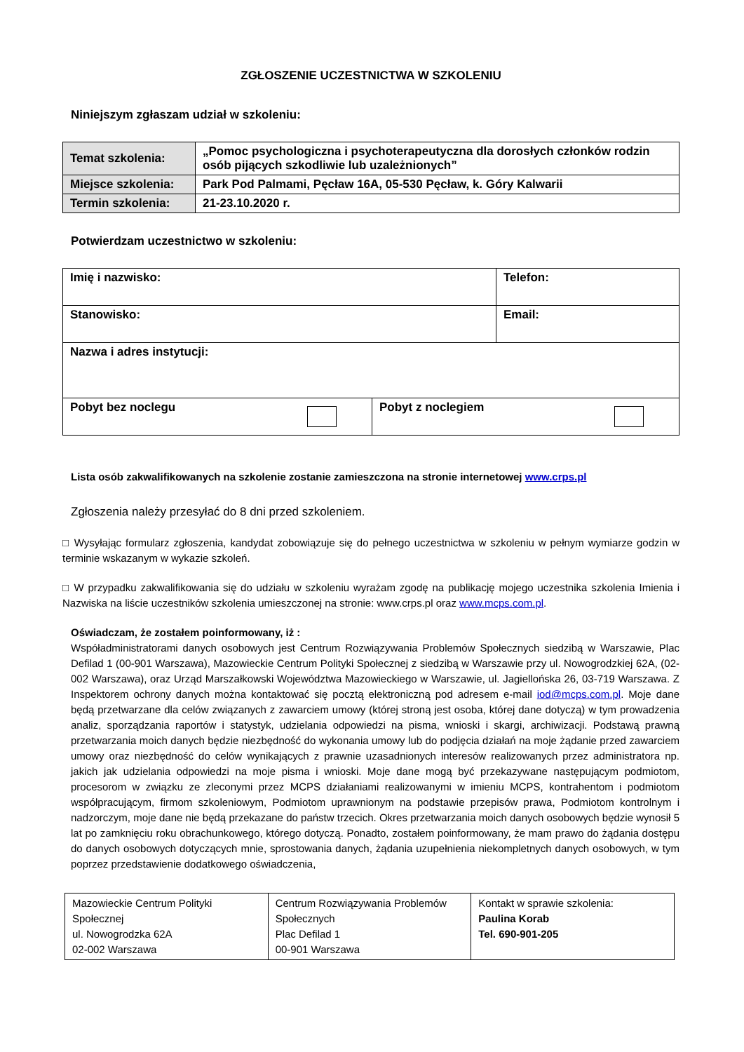ZGŁOSZENIE UCZESTNICTWA W SZKOLENIU
Niniejszym zgłaszam udział w szkoleniu:
| Temat szkolenia: | „Pomoc psychologiczna i psychoterapeutyczna dla dorosłych członków rodzin osób pijących szkodliwie lub uzależnionych” |
| Miejsce szkolenia: | Park Pod Palmami, Pęcław 16A, 05-530 Pęcław, k. Góry Kalwarii |
| Termin szkolenia: | 21-23.10.2020 r. |
Potwierdzam uczestnictwo w szkoleniu:
| Imię i nazwisko: | | Telefon: |
| Stanowisko: | | Email: |
| Nazwa i adres instytucji: | | |
| Pobyt bez noclegu | Pobyt z noclegiem | |
Lista osób zakwalifikowanych na szkolenie zostanie zamieszczona na stronie internetowej www.crps.pl
Zgłoszenia należy przesyłać do 8 dni przed szkoleniem.
□ Wysyłając formularz zgłoszenia, kandydat zobowiązuje się do pełnego uczestnictwa w szkoleniu w pełnym wymiarze godzin w terminie wskazanym w wykazie szkoleń.
□ W przypadku zakwalifikowania się do udziału w szkoleniu wyrażam zgodę na publikację mojego uczestnika szkolenia Imienia i Nazwiska na liście uczestników szkolenia umieszczonej na stronie: www.crps.pl oraz www.mcps.com.pl.
Oświadczam, że zostałem poinformowany, iż :
Współadministratorami danych osobowych jest Centrum Rozwiązywania Problemów Społecznych siedzibą w Warszawie, Plac Defilad 1 (00-901 Warszawa), Mazowieckie Centrum Polityki Społecznej z siedzibą w Warszawie przy ul. Nowogrodzkiej 62A, (02-002 Warszawa), oraz Urząd Marszałkowski Województwa Mazowieckiego w Warszawie, ul. Jagiellońska 26, 03-719 Warszawa. Z Inspektorem ochrony danych można kontaktować się pocztą elektroniczną pod adresem e-mail iod@mcps.com.pl. Moje dane będą przetwarzane dla celów związanych z zawarciem umowy (której stroną jest osoba, której dane dotyczą) w tym prowadzenia analiz, sporządzania raportów i statystyk, udzielania odpowiedzi na pisma, wnioski i skargi, archiwizacji. Podstawą prawną przetwarzania moich danych będzie niezbędność do wykonania umowy lub do podjęcia działań na moje żądanie przed zawarciem umowy oraz niezbędność do celów wynikających z prawnie uzasadnionych interesów realizowanych przez administratora np. jakich jak udzielania odpowiedzi na moje pisma i wnioski. Moje dane mogą być przekazywane następującym podmiotom, procesorom w związku ze zleconymi przez MCPS działaniami realizowanymi w imieniu MCPS, kontrahentom i podmiotom współpracującym, firmom szkoleniowym, Podmiotom uprawnionym na podstawie przepisów prawa, Podmiotom kontrolnym i nadzorczym, moje dane nie będą przekazane do państw trzecich. Okres przetwarzania moich danych osobowych będzie wynosił 5 lat po zamknięciu roku obrachunkowego, którego dotyczą. Ponadto, zostałem poinformowany, że mam prawo do żądania dostępu do danych osobowych dotyczących mnie, sprostowania danych, żądania uzupełnienia niekompletnych danych osobowych, w tym poprzez przedstawienie dodatkowego oświadczenia,
| Mazowieckie Centrum Polityki Społecznej ul. Nowogrodzka 62A 02-002 Warszawa | Centrum Rozwiązywania Problemów Społecznych Plac Defilad 1 00-901 Warszawa | Kontakt w sprawie szkolenia: Paulina Korab Tel. 690-901-205 |